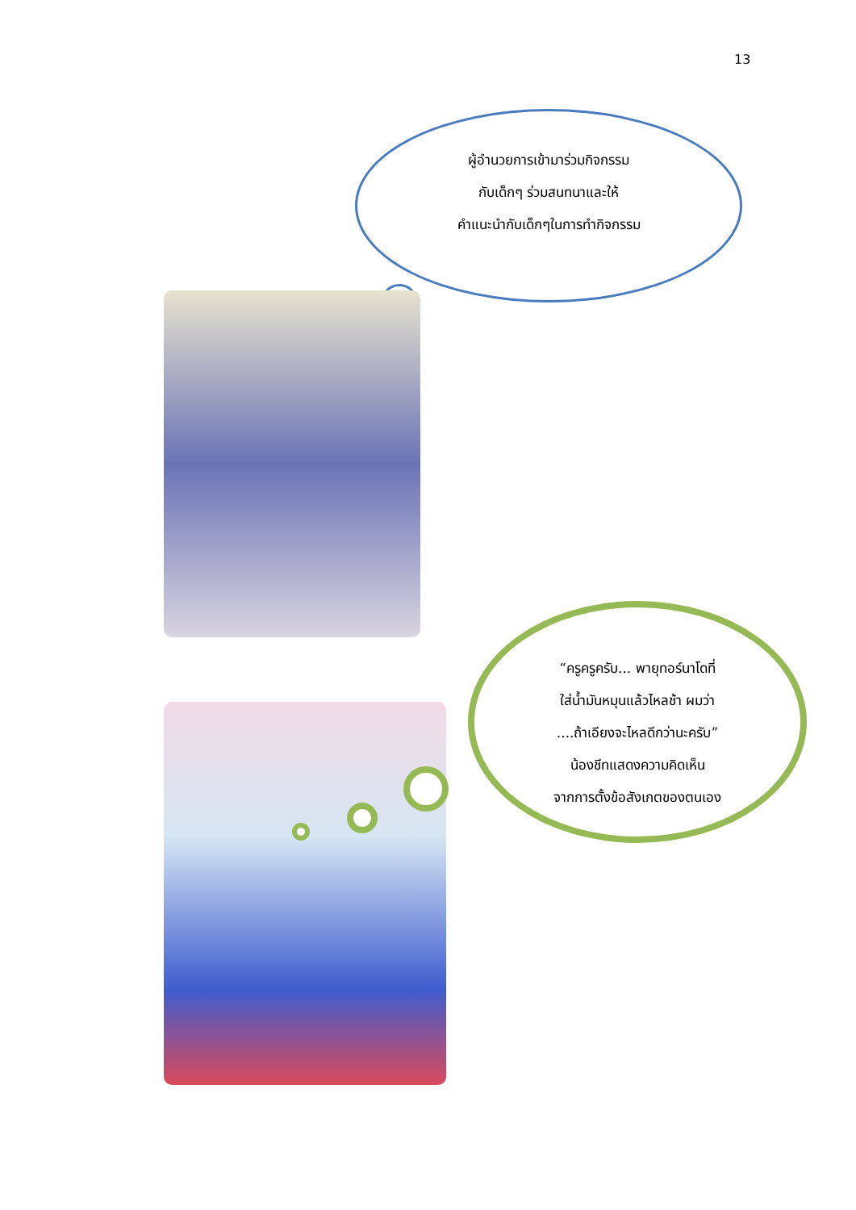13
ผู้อำนวยการเข้ามาร่วมกิจกรรม
กับเด็กๆ ร่วมสนทนาและให้
คำแนะนำกับเด็กๆในการทำกิจกรรม
“ครูครูครับ... พายุทอร์นาโดที่
ใส่น้ำมันหมุนแล้วไหลช้า ผมว่า
....ถ้าเอียงจะไหลดีกว่านะครับ”
น้องชีทแสดงความคิดเห็น
จากการตั้งข้อสังเกตของตนเอง